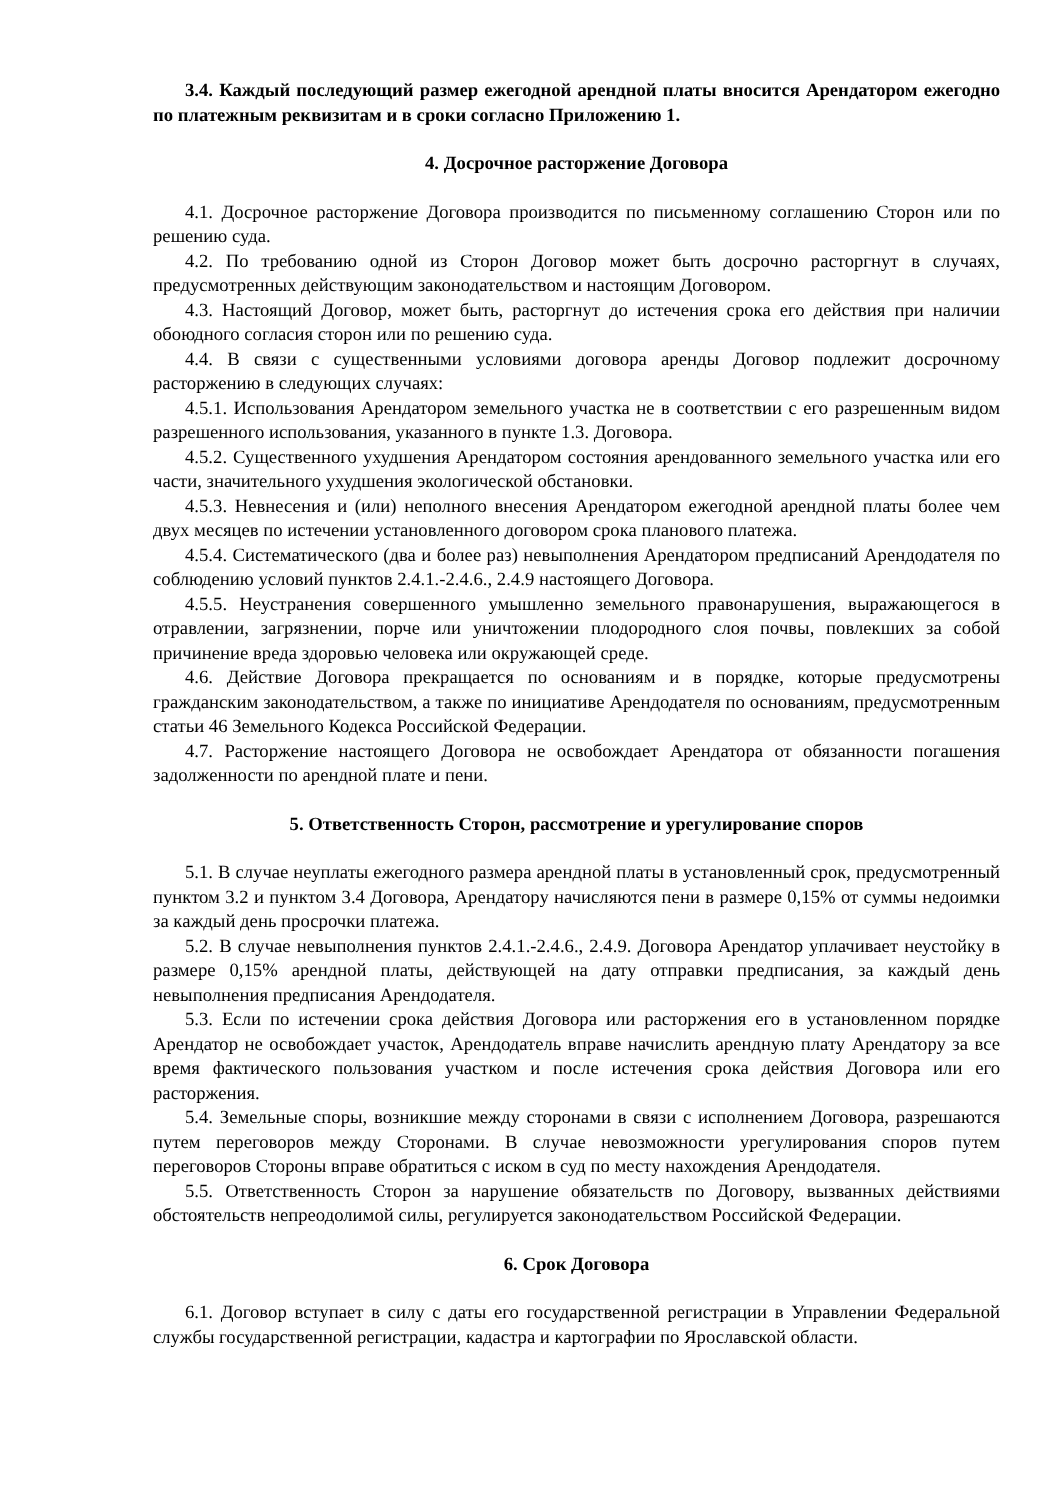3.4. Каждый последующий размер ежегодной арендной платы вносится Арендатором ежегодно по платежным реквизитам и в сроки согласно Приложению 1.
4. Досрочное расторжение Договора
4.1. Досрочное расторжение Договора производится по письменному соглашению Сторон или по решению суда.
4.2. По требованию одной из Сторон Договор может быть досрочно расторгнут в случаях, предусмотренных действующим законодательством и настоящим Договором.
4.3. Настоящий Договор, может быть, расторгнут до истечения срока его действия при наличии обоюдного согласия сторон или по решению суда.
4.4. В связи с существенными условиями договора аренды Договор подлежит досрочному расторжению в следующих случаях:
4.5.1. Использования Арендатором земельного участка не в соответствии с его разрешенным видом разрешенного использования, указанного в пункте 1.3. Договора.
4.5.2. Существенного ухудшения Арендатором состояния арендованного земельного участка или его части, значительного ухудшения экологической обстановки.
4.5.3. Невнесения и (или) неполного внесения Арендатором ежегодной арендной платы более чем двух месяцев по истечении установленного договором срока планового платежа.
4.5.4. Систематического (два и более раз) невыполнения Арендатором предписаний Арендодателя по соблюдению условий пунктов 2.4.1.-2.4.6., 2.4.9 настоящего Договора.
4.5.5. Неустранения совершенного умышленно земельного правонарушения, выражающегося в отравлении, загрязнении, порче или уничтожении плодородного слоя почвы, повлекших за собой причинение вреда здоровью человека или окружающей среде.
4.6. Действие Договора прекращается по основаниям и в порядке, которые предусмотрены гражданским законодательством, а также по инициативе Арендодателя по основаниям, предусмотренным статьи 46 Земельного Кодекса Российской Федерации.
4.7. Расторжение настоящего Договора не освобождает Арендатора от обязанности погашения задолженности по арендной плате и пени.
5. Ответственность Сторон, рассмотрение и урегулирование споров
5.1. В случае неуплаты ежегодного размера арендной платы в установленный срок, предусмотренный пунктом 3.2 и пунктом 3.4 Договора, Арендатору начисляются пени в размере 0,15% от суммы недоимки за каждый день просрочки платежа.
5.2. В случае невыполнения пунктов 2.4.1.-2.4.6., 2.4.9. Договора Арендатор уплачивает неустойку в размере 0,15% арендной платы, действующей на дату отправки предписания, за каждый день невыполнения предписания Арендодателя.
5.3. Если по истечении срока действия Договора или расторжения его в установленном порядке Арендатор не освобождает участок, Арендодатель вправе начислить арендную плату Арендатору за все время фактического пользования участком и после истечения срока действия Договора или его расторжения.
5.4. Земельные споры, возникшие между сторонами в связи с исполнением Договора, разрешаются путем переговоров между Сторонами. В случае невозможности урегулирования споров путем переговоров Стороны вправе обратиться с иском в суд по месту нахождения Арендодателя.
5.5. Ответственность Сторон за нарушение обязательств по Договору, вызванных действиями обстоятельств непреодолимой силы, регулируется законодательством Российской Федерации.
6. Срок Договора
6.1. Договор вступает в силу с даты его государственной регистрации в Управлении Федеральной службы государственной регистрации, кадастра и картографии по Ярославской области.